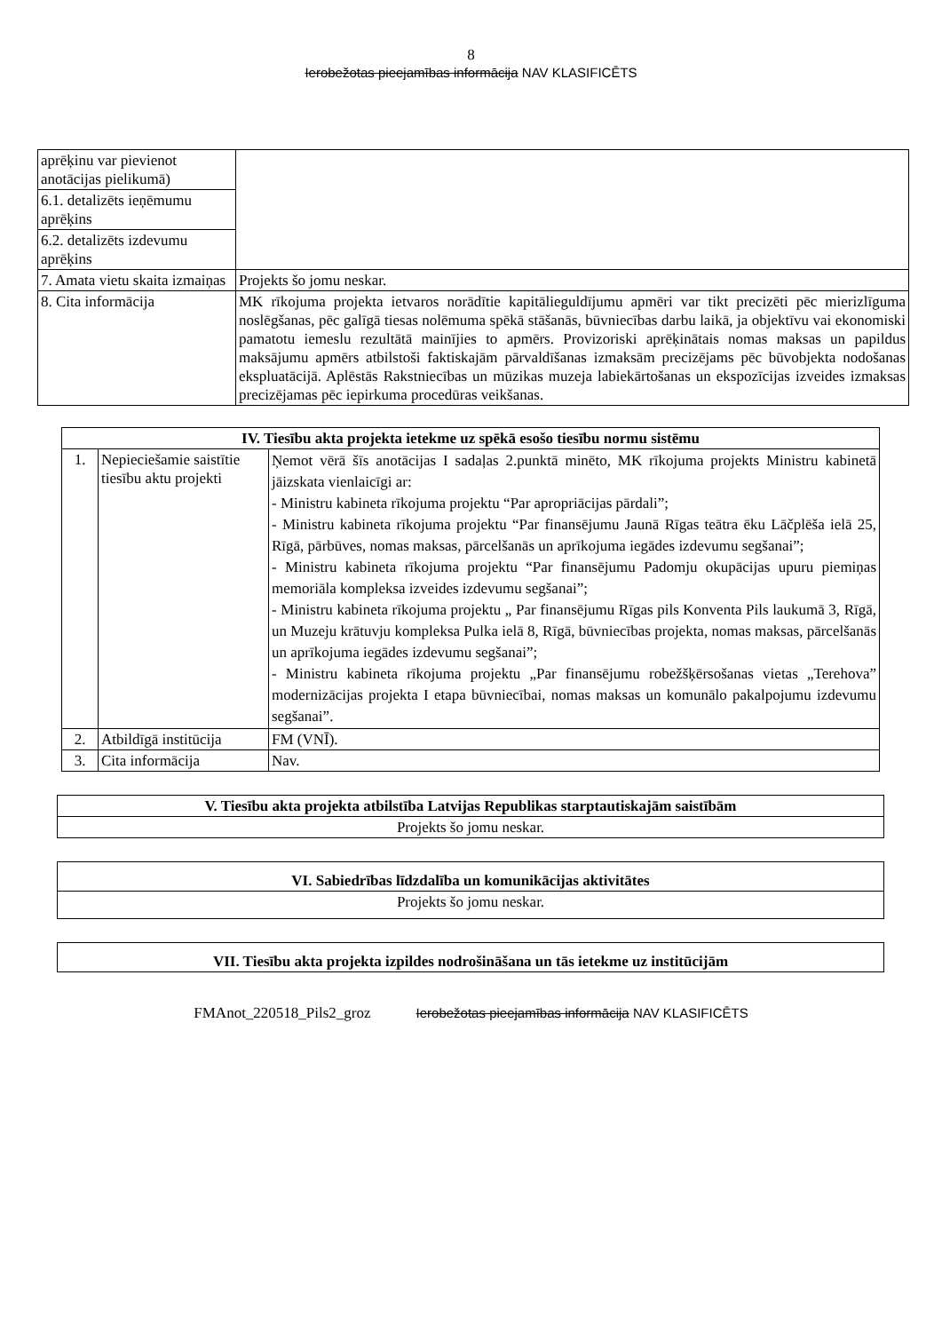8
Ierobežotas pieejamības informācija NAV KLASIFICĒTS
| aprēķinu var pievienot anotācijas pielikumā) | |
| 6.1. detalizēts ieņēmumu aprēķins | |
| 6.2. detalizēts izdevumu aprēķins | |
| 7. Amata vietu skaita izmaiņas | Projekts šo jomu neskar. |
| 8. Cita informācija | MK rīkojuma projekta ietvaros norādītie kapitālieguldījumu apmēri var tikt precizēti pēc mierizlīguma noslēgšanas, pēc galīgā tiesas nolēmuma spēkā stāšanās, būvniecības darbu laikā, ja objektīvu vai ekonomiski pamatotu iemeslu rezultātā mainījies to apmērs. Provizoriski aprēķinātais nomas maksas un papildus maksājumu apmērs atbilstoši faktiskajām pārvaldīšanas izmaksām precizējams pēc būvobjekta nodošanas ekspluatācijā. Aplēstās Rakstniecības un mūzikas muzeja labiekārtošanas un ekspozīcijas izveides izmaksas precizējamas pēc iepirkuma procedūras veikšanas. |
| IV. Tiesību akta projekta ietekme uz spēkā esošo tiesību normu sistēmu | | |
| --- | --- | --- |
| 1. | Nepieciešamie saistītie tiesību aktu projekti | Ņemot vērā šīs anotācijas I sadaļas 2.punktā minēto, MK rīkojuma projekts Ministru kabinetā jāizskata vienlaicīgi ar: - Ministru kabineta rīkojuma projektu “Par apropriācijas pārdali”; - Ministru kabineta rīkojuma projektu “Par finansējumu Jaunā Rīgas teātra ēku Lāčplēša ielā 25, Rīgā, pārbūves, nomas maksas, pārcelšanās un aprīkojuma iegādes izdevumu segšanai”; - Ministru kabineta rīkojuma projektu “Par finansējumu Padomju okupācijas upuru piemiņas memoriāla kompleksa izveides izdevumu segšanai”; - Ministru kabineta rīkojuma projektu „ Par finansējumu Rīgas pils Konventa Pils laukumā 3, Rīgā, un Muzeju krātuvju kompleksa Pulka ielā 8, Rīgā, būvniecības projekta, nomas maksas, pārcelšanās un aprīkojuma iegādes izdevumu segšanai”; - Ministru kabineta rīkojuma projektu „Par finansējumu robežšķērsošanas vietas „Terehova” modernizācijas projekta I etapa būvniecībai, nomas maksas un komunālo pakalpojumu izdevumu segšanai”. |
| 2. | Atbildīgā institūcija | FM (VNĪ). |
| 3. | Cita informācija | Nav. |
| V. Tiesību akta projekta atbilstība Latvijas Republikas starptautiskajām saistībām |
| --- |
| Projekts šo jomu neskar. |
| VI. Sabiedrības līdzdalība un komunikācijas aktivitātes |
| --- |
| Projekts šo jomu neskar. |
| VII. Tiesību akta projekta izpildes nodrošināšana un tās ietekme uz institūcijām |
| --- |
FMAnot_220518_Pils2_groz Ierobežotas pieejamības informācija NAV KLASIFICĒTS